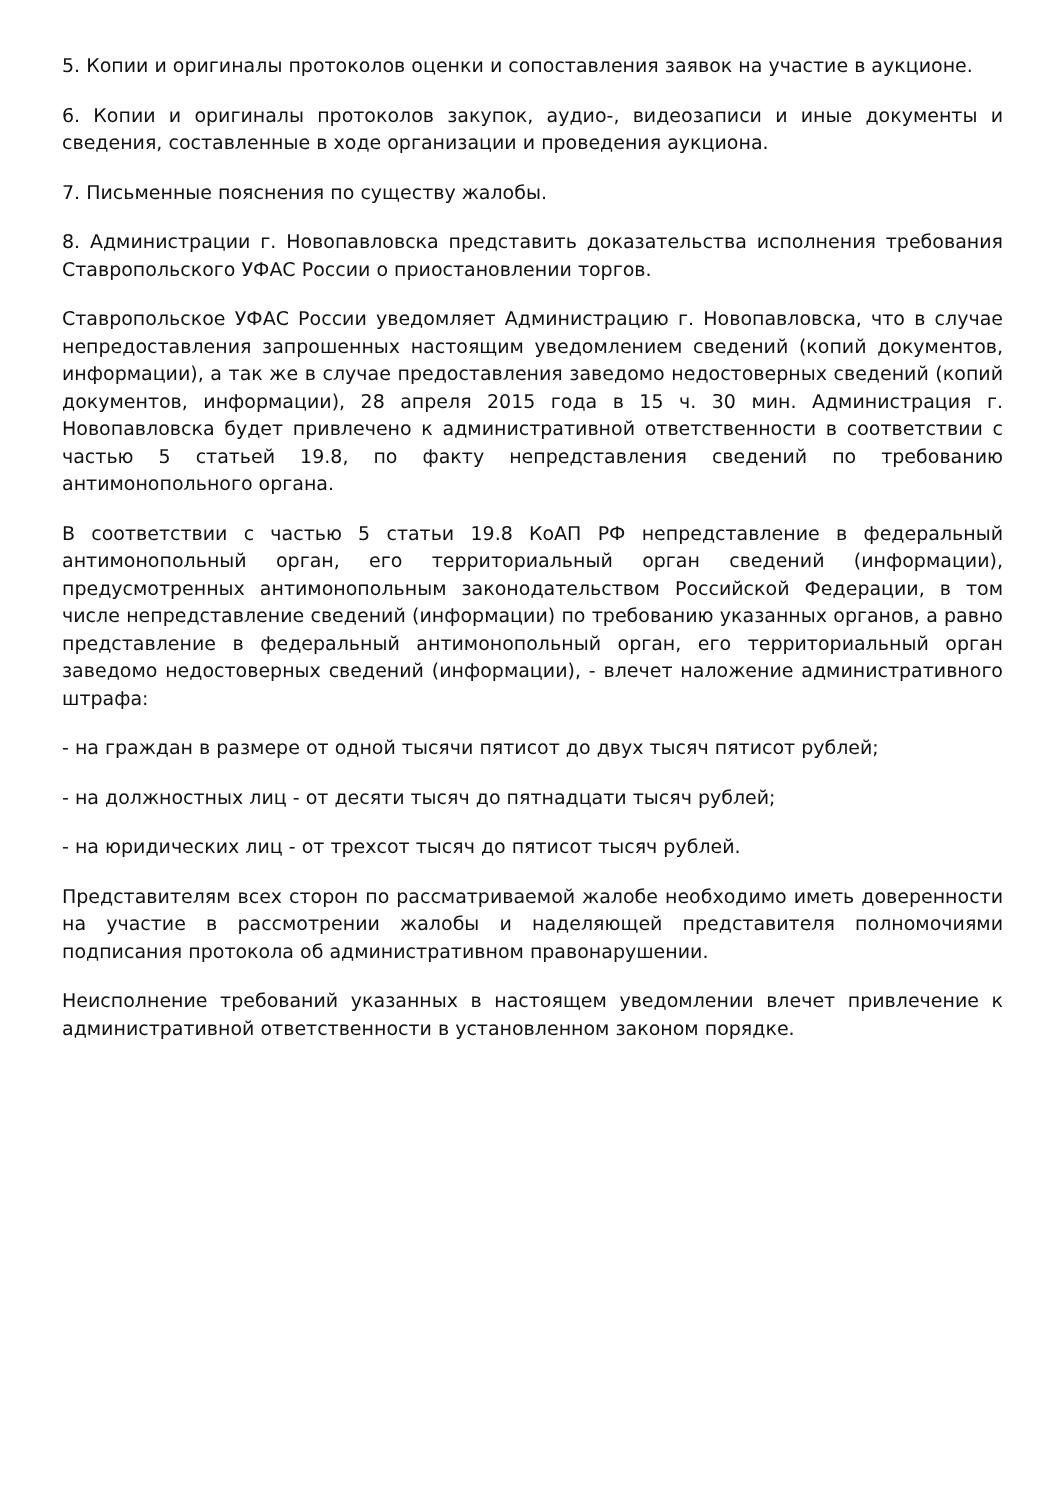5. Копии и оригиналы протоколов оценки и сопоставления заявок на участие в аукционе.
6. Копии и оригиналы протоколов закупок, аудио-, видеозаписи и иные документы и сведения, составленные в ходе организации и проведения аукциона.
7. Письменные пояснения по существу жалобы.
8. Администрации г. Новопавловска представить доказательства исполнения требования Ставропольского УФАС России о приостановлении торгов.
Ставропольское УФАС России уведомляет Администрацию г. Новопавловска, что в случае непредоставления запрошенных настоящим уведомлением сведений (копий документов, информации), а так же в случае предоставления заведомо недостоверных сведений (копий документов, информации), 28 апреля 2015 года в 15 ч. 30 мин. Администрация г. Новопавловска будет привлечено к административной ответственности в соответствии с частью 5 статьей 19.8, по факту непредставления сведений по требованию антимонопольного органа.
В соответствии с частью 5 статьи 19.8 КоАП РФ непредставление в федеральный антимонопольный орган, его территориальный орган сведений (информации), предусмотренных антимонопольным законодательством Российской Федерации, в том числе непредставление сведений (информации) по требованию указанных органов, а равно представление в федеральный антимонопольный орган, его территориальный орган заведомо недостоверных сведений (информации), - влечет наложение административного штрафа:
- на граждан в размере от одной тысячи пятисот до двух тысяч пятисот рублей;
- на должностных лиц - от десяти тысяч до пятнадцати тысяч рублей;
- на юридических лиц - от трехсот тысяч до пятисот тысяч рублей.
Представителям всех сторон по рассматриваемой жалобе необходимо иметь доверенности на участие в рассмотрении жалобы и наделяющей представителя полномочиями подписания протокола об административном правонарушении.
Неисполнение требований указанных в настоящем уведомлении влечет привлечение к административной ответственности в установленном законом порядке.